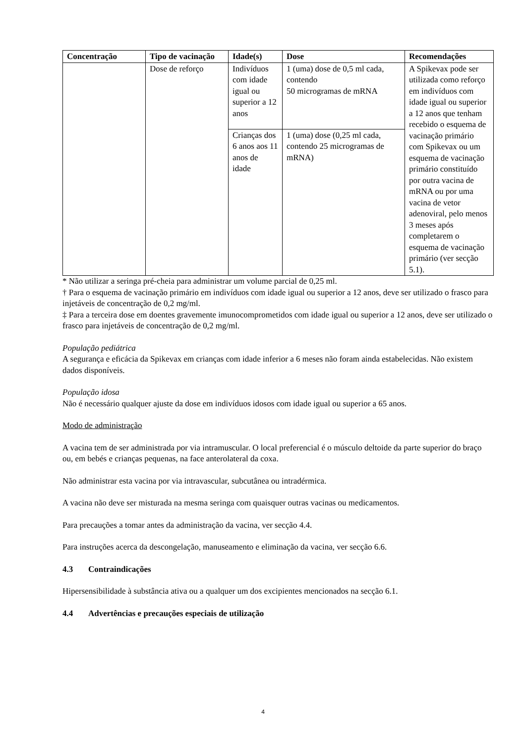| Concentração | Tipo de vacinação | Idade(s) | Dose | Recomendações |
| --- | --- | --- | --- | --- |
| | Dose de reforço | Indivíduos com idade igual ou superior a 12 anos | 1 (uma) dose de 0,5 ml cada, contendo 50 microgramas de mRNA | A Spikevax pode ser utilizada como reforço em indivíduos com idade igual ou superior a 12 anos que tenham recebido o esquema de vacinação primário com Spikevax ou um esquema de vacinação primário constituído por outra vacina de mRNA ou por uma vacina de vetor adenoviral, pelo menos 3 meses após completarem o esquema de vacinação primário (ver secção 5.1). |
| | | Crianças dos 6 anos aos 11 anos de idade | 1 (uma) dose (0,25 ml cada, contendo 25 microgramas de mRNA) | |
* Não utilizar a seringa pré-cheia para administrar um volume parcial de 0,25 ml.
† Para o esquema de vacinação primário em indivíduos com idade igual ou superior a 12 anos, deve ser utilizado o frasco para injetáveis de concentração de 0,2 mg/ml.
‡ Para a terceira dose em doentes gravemente imunocomprometidos com idade igual ou superior a 12 anos, deve ser utilizado o frasco para injetáveis de concentração de 0,2 mg/ml.
População pediátrica
A segurança e eficácia da Spikevax em crianças com idade inferior a 6 meses não foram ainda estabelecidas. Não existem dados disponíveis.
População idosa
Não é necessário qualquer ajuste da dose em indivíduos idosos com idade igual ou superior a 65 anos.
Modo de administração
A vacina tem de ser administrada por via intramuscular. O local preferencial é o músculo deltoide da parte superior do braço ou, em bebés e crianças pequenas, na face anterolateral da coxa.
Não administrar esta vacina por via intravascular, subcutânea ou intradérmica.
A vacina não deve ser misturada na mesma seringa com quaisquer outras vacinas ou medicamentos.
Para precauções a tomar antes da administração da vacina, ver secção 4.4.
Para instruções acerca da descongelação, manuseamento e eliminação da vacina, ver secção 6.6.
4.3 Contraindicações
Hipersensibilidade à substância ativa ou a qualquer um dos excipientes mencionados na secção 6.1.
4.4 Advertências e precauções especiais de utilização
4